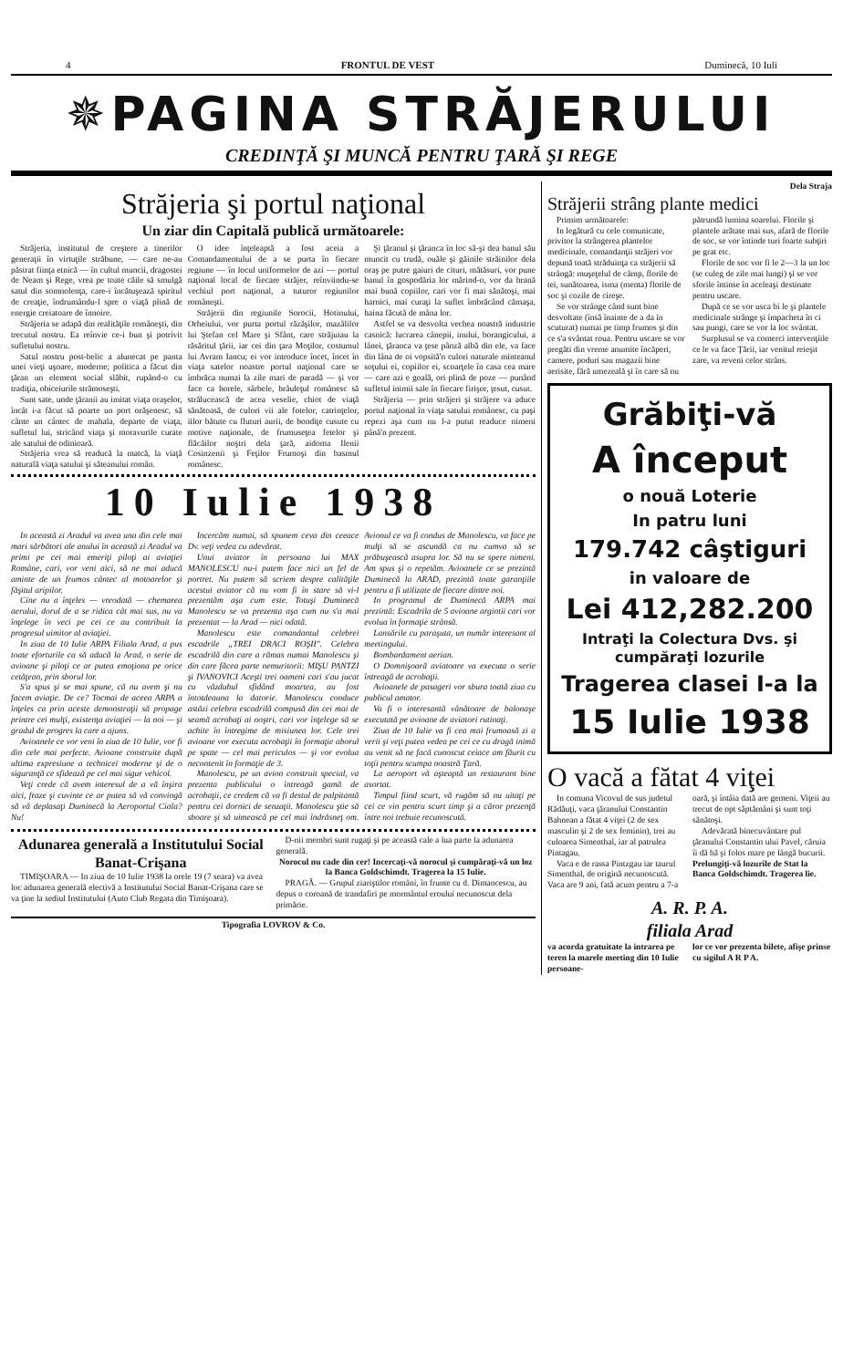4 FRONTUL DE VEST Duminecă, 10 Iuli
✵PAGINA STRĂJERULUI
CREDINŢĂ ŞI MUNCĂ PENTRU ŢARĂ ŞI REGE
Străjeria şi portul naţional
Un ziar din Capitală publică următoarele:
Străjeria, institutul de creştere a tinerilor generaţii în virtuţile străbune, — care ne-au păstrat fiinţa etnică — în cultul muncii, dragostei de Neam şi Rege, vrea pe toate căile să smulgă satul din somnolenţa, care-i încătuşează spiritul de creaţie, îndrumându-l spre o viaţă plină de energie creiatoare de înnoire.
Străjeria se adapă din realităţile româneşti, din trecutul nostru. Ea reînvie ce-i bun şi potrivit sufletului nostru.
Satul nostru post-belic a alunecat pe panta unei vieţi uşoare, moderne; politica a făcut din ţăran un element social slăbit, rupând-o cu tradiţia, obiceiurile strămoseşti.
Sunt sate, unde ţăranii au imitat viaţa oraşelor, încât i-a făcut să poarte un port orăşenesc, să cânte un cântec de mahala, departe de viaţa, sufletul lui, stricând viaţa şi moravurile curate ale satului de odinioară.
Străjeria vrea să readucă la matcă, la viaţă naturală viaţa satului şi săteanului român.
O idee înţeleaptă a fost aceia a Comandamentului de a se purta în fiecare regiune — în locul uniformelor de azi — portul naţional local de fiecare străjer, reînviindu-se vechiul port naţional, a tuturor regiunilor româneşti.
Străjerii din regiunile Sorocii, Hotinului, Orheiului, vor purta portul răzăşilor, mazâlilor lui Ştefan cel Mare şi Sfânt, care străjuiau la răsăritul ţării, iar cei din ţara Moţilor, costumul lui Avram Iancu; ei vor introduce încet, încet în viaţa satelor noastre portul naţional care se îmbrăca numai la zile mari de paradă — şi vor face ca horele, sârbele, brâuleţul românesc să strălucească de acea veselie, chiot de viaţă sănătoasă, de culori vii ale fotelor, catrinţelor, iilor bătute cu fluturi aurii, de bondiţe cusute cu motive naţionale, de frumuseţea fetelor şi flăcăilor noştri dela ţară, aidoma Ilenii Cosinzenii şi Feţilor Frumoşi din basmul românesc.
Şi ţăranul şi ţăranca în loc să-şi dea banul său muncit cu trudă, ouăle şi găinile străinilor dela oraş pe putre gaiuri de cituri, mătăsuri, vor pune banul în gospodăria lor mărind-o, vor da hrană mai bună copiilor, cari vor fi mai sănătoşi, mai harnici, mai curaţi la suflet îmbrăcând cămaşa, haina făcută de mâna lor.
Astfel se va desvolta vechea noastră industrie casnică: lucrarea cânepii, inului, borangicului, a lânei, ţăranca va ţese pânză albă din ele, va face din lâna de oi vopsită'n culori naturale minteanul soţului ei, copiilor ei, scoarţele în casa cea mare — care azi e goală, ori plină de poze — punând sufletul inimii sale în fiecare firişor, ţesut, cusut.
Străjeria — prin străjeri şi străjere va aduce portul naţional în viaţa satului românesc, cu paşi repezi aşa cum nu l-a putut readuce nimeni până'n prezent.
10 Iulie 1938
In această zi Aradul va avea una din cele mai mari sărbători ale anului în această zi Aradul va primi pe cei mai emeriţi piloţi ai aviaţiei Române, cari, vor veni aici, să ne mai aducă aminte de un frumos cântec al motoarelor şi făşitul aripilor.
Cine nu a înţeles — vreodată — chemarea aerului, dorul de a se ridica cât mai sus, nu va înţelege în veci pe cei ce au contribuit la progresul uimitor al aviaţiei.
In ziua de 10 Iulie ARPA Filiala Arad, a pus toate eforturile ca să aducă la Arad, o serie de avioane şi piloţi ce ar putea emoţiona pe orice cetăţean, prin sborul lor.
S'a spus şi se mai spune, că nu avem şi nu facem aviaţie. De ce? Tocmai de aceea ARPA a înţeles ca prin aceste demonstraţii să propage printre cei mulţi, existenţa aviaţiei — la noi — şi gradul de progres la care a ajuns.
Avioanele ce vor veni în ziua de 10 Iulie, vor fi din cele mai perfecte. Avioane construite după ultima expresiune a technicei moderne şi de o siguranţă ce sfidează pe cel mai sigur vehicol.
Veţi crede că avem interesul de a vă înşira aici, fraze şi cuvinte ce ar putea să vă convingă să vă deplasaţi Duminecă la Aeroportul Ciala? Nu!
Incercăm numai, să spunem ceva din ceeace Dv. veţi vedea cu adevărat.
Unui aviator în persoana lui MAX MANOLESCU nu-i putem face nici un fel de portret. Nu putem să scriem despre calităţile acestui aviator că nu vom fi în stare să vi-l prezentăm aşa cum este. Totuşi Duminecă Manolescu se va prezenta aşa cum nu s'a mai prezentat — la Arad — nici odată.
Manolescu este comandantul celebrei escadrile „TREI DRACI ROŞII". Celebra escadrilă din care a rămas numai Manolescu şi din care făcea parte nemuritorii: MIŞU PANTZI şi IVANOVICI Aceşti trei oameni cari s'au jucat cu văzduhul sfidând moartea, au fost întotdeauna la datorie. Manolescu conduce astăzi celebra escadrilă compusă din cei mai de seamă acrobaţi ai noştri, cari vor înţelege să se achite în întregime de misiunea lor. Cele trei avioane vor executa acrobaţii în formaţie aborul pe spate — cel mai periculos — şi vor evolua necontenit în formaţie de 3.
Manolescu, pe un avion construit special, va prezenta publicului o întreagă gamă de acrobaţii, ce credem că va fi destul de palpitantă pentru cei dornici de senzaţii. Manolescu ştie să sboare şi să uimească pe cel mai îndrăsneţ om. Avionul ce va fi condus de Manolescu, va face pe mulţi să se ascundă ca nu cumva să se prăbuşească asupra lor. Să nu se spere nimeni. Am spus şi o repetăm. Avioanele ce se prezintă Duminecă la ARAD, prezintă toate garanţiile pentru a fi utilizate de fiecare dintre noi.
In programul de Duminecă ARPA mai prezintă: Escadrila de 5 avioane argintii cari vor evolua în formaţie strânsă.
Lansările cu paraşuta, un număr interesant al meetingului.
Bombardament aerian.
O Domnişoară aviatoare va executa o serie întreagă de acrobaţii.
Avioanele de pasageri vor sbura toată ziua cu publicul amator.
Va fi o interesantă vânătoare de balonaşe executată pe avioane de aviatori rutinaţi.
Ziua de 10 Iulie va fi cea mai frumoasă zi a verii şi veţi putea vedea pe cei ce cu dragă inimă au venit să ne facă cunoscut ceiace am făurit cu toţii pentru scumpa noastră Ţară.
La aeroport vă aşteaptă un restaurant bine asortat.
Timpul fiind scurt, vă rugăm să nu uitaţi pe cei ce vin pentru scurt timp şi a căror prezenţă între noi trebuie recunoscută.
Adunarea generală a Institutului Social Banat-Crişana
TIMIŞOARA — In ziua de 10 Iulie 1938 la orele 19 (7 seara) va avea loc adunarea generală electivă a Institutului Social Banat-Crişana care se va ţine la sediul Institutului (Auto Club Regata din Timişoara).
D-nii membri sunt rugaţi şi pe această cale a lua parte la adunarea generală.
Norocul nu cade din cer! Incercaţi-vă norocul şi cumpăraţi-vă un loz la Banca Goldschimdt. Tragerea la 15 Iulie.
PRAGĂ. — Grupul ziariştilor români, în frunte cu d. Dimancescu, au depus o coroană de trandafiri pe mormântul eroului necunoscut dela primărie.
Tipografia LOVROV & Co.
Dela Straja
Străjerii strâng plante medici
Primim următoarele:
In legătură cu cele comunicate, privitor la strângerea plantelor medicinale, comandanţii străjeri vor depună toată străduinţa ca străjerii să strângă: muşeţelul de câmp, florile de tei, sunătoarea, isma (menta) florile de soc şi cozile de cireşe.
Se vor strânge când sunt bine desvoltate (însă înainte de a da în scuturat) numai pe timp frumos şi din ce s'a svântat roua. Pentru uscare se vor pregăti din vreme anumite încăperi, camere, poduri sau magazii bine aerisite, fără umezeală şi în care să nu pătrundă lumina soarelui. Florile şi plantele arătate mai sus, afară de florile de soc, se vor întinde turi foarte subţiri pe grat etc.
Florile de soc vor fi le 2—3 la un loc (se culeg de zile mai lungi) şi se vor sforile întinse în aceleaşi destinate pentru uscare.
După ce se vor usca bi le şi plantele medicinale strânge şi împacheta în ci sau pungi, care se vor la loc svântat.
Surplusul se va comerci intervenţiile ce le va face Ţării, iar venitul reieşit zare, va reveni celor strâns.
Grăbiţi-vă
A început
o nouă Loterie
In patru luni
179.742 câştiguri
in valoare de
Lei 412,282.200
Intraţi la Colectura Dvs. şi cumpăraţi lozurile
Tragerea clasei I-a la
15 Iulie 1938
O vacă a fătat 4 viţei
In comuna Vicovul de sus judetul Rădăuţi, vaca ţăranului Constantin Bahnean a fătat 4 viţei (2 de sex masculin şi 2 de sex feminin), trei au culoarea Simenthal, iar al patrulea Pintagau.
Vaca e de rassa Pintzgau iar taurul Simenthal, de origină necunoscută. Vaca are 9 ani, fată acum pentru a 7-a oară, şi întâia dată are gemeni. Viţeii au trecut de opt săptămâni şi sunt toţi sănătoşi.
Adevărată binecuvântare pul ţăranului Constantin ului Pavel, căruia îi dă bă şi folos mare pe lângă bucurii.
Prelungiţi-vă lozurile de Stat la Banca Goldschimdt. Tragerea lie.
A. R. P. A.
filiala Arad
va acorda gratuitate la intrarea pe teren la marele meeting din 10 Iulie persoane-
lor ce vor prezenta bilete, afişe prinse cu sigilul A R P A.